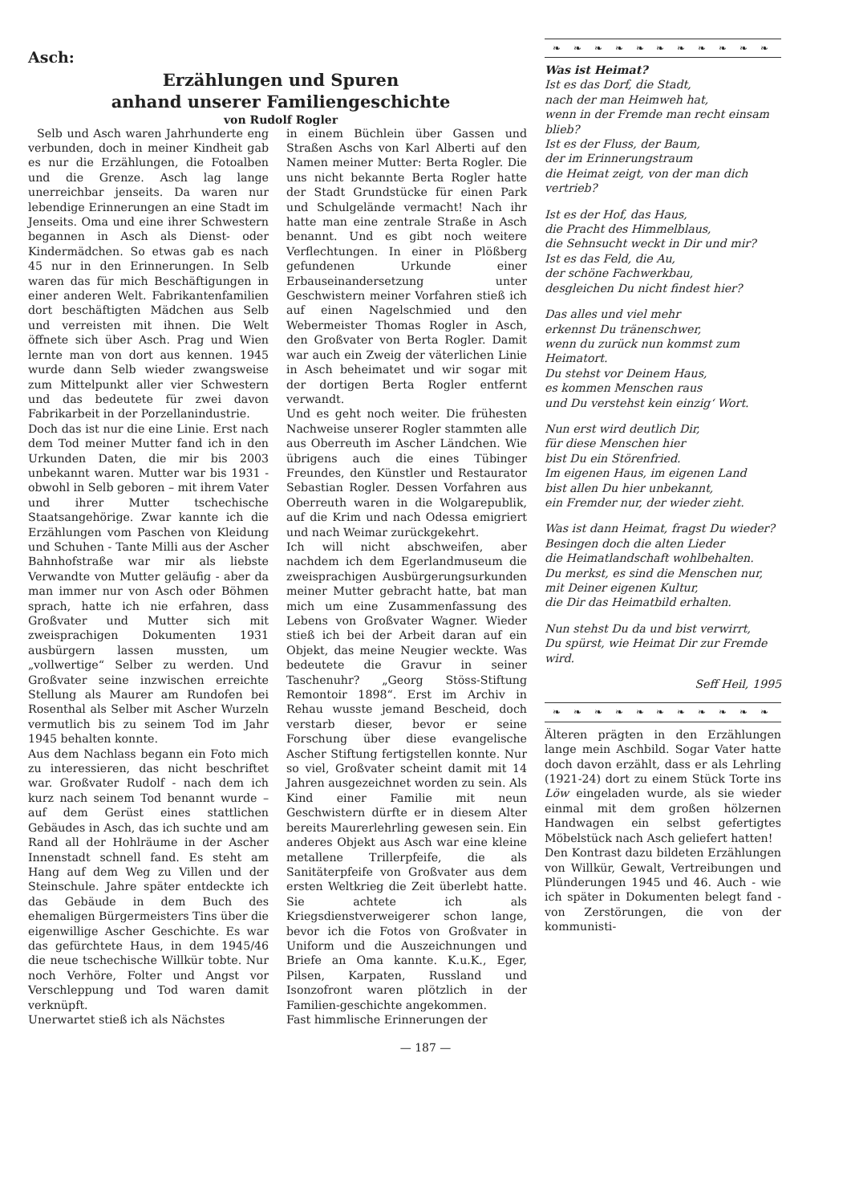Asch:
Erzählungen und Spuren
anhand unserer Familiengeschichte
von Rudolf Rogler
Selb und Asch waren Jahrhunderte eng verbunden, doch in meiner Kindheit gab es nur die Erzählungen, die Fotoalben und die Grenze. Asch lag lange unerreichbar jenseits. Da waren nur lebendige Erinnerungen an eine Stadt im Jenseits. Oma und eine ihrer Schwestern begannen in Asch als Dienst- oder Kindermädchen. So etwas gab es nach 45 nur in den Erinnerungen. In Selb waren das für mich Beschäftigungen in einer anderen Welt. Fabrikantenfamilien dort beschäftigten Mädchen aus Selb und verreisten mit ihnen. Die Welt öffnete sich über Asch. Prag und Wien lernte man von dort aus kennen. 1945 wurde dann Selb wieder zwangsweise zum Mittelpunkt aller vier Schwestern und das bedeutete für zwei davon Fabrikarbeit in der Porzellanindustrie.
Doch das ist nur die eine Linie. Erst nach dem Tod meiner Mutter fand ich in den Urkunden Daten, die mir bis 2003 unbekannt waren. Mutter war bis 1931 - obwohl in Selb geboren – mit ihrem Vater und ihrer Mutter tschechische Staatsangehörige. Zwar kannte ich die Erzählungen vom Paschen von Kleidung und Schuhen - Tante Milli aus der Ascher Bahnhofstraße war mir als liebste Verwandte von Mutter geläufig - aber da man immer nur von Asch oder Böhmen sprach, hatte ich nie erfahren, dass Großvater und Mutter sich mit zweisprachigen Dokumenten 1931 ausbürgern lassen mussten, um „vollwertige“ Selber zu werden. Und Großvater seine inzwischen erreichte Stellung als Maurer am Rundofen bei Rosenthal als Selber mit Ascher Wurzeln vermutlich bis zu seinem Tod im Jahr 1945 behalten konnte.
Aus dem Nachlass begann ein Foto mich zu interessieren, das nicht beschriftet war. Großvater Rudolf - nach dem ich kurz nach seinem Tod benannt wurde – auf dem Gerüst eines stattlichen Gebäudes in Asch, das ich suchte und am Rand all der Hohlräume in der Ascher Innenstadt schnell fand. Es steht am Hang auf dem Weg zu Villen und der Steinschule. Jahre später entdeckte ich das Gebäude in dem Buch des ehemaligen Bürgermeisters Tins über die eigenwillige Ascher Geschichte. Es war das gefürchtete Haus, in dem 1945/46 die neue tschechische Willkür tobte. Nur noch Verhöre, Folter und Angst vor Verschleppung und Tod waren damit verknüpft.
Unerwartet stieß ich als Nächstes
in einem Büchlein über Gassen und Straßen Aschs von Karl Alberti auf den Namen meiner Mutter: Berta Rogler. Die uns nicht bekannte Berta Rogler hatte der Stadt Grundstücke für einen Park und Schulgelände vermacht! Nach ihr hatte man eine zentrale Straße in Asch benannt. Und es gibt noch weitere Verflechtungen. In einer in Plößberg gefundenen Urkunde einer Erbauseinandersetzung unter Geschwistern meiner Vorfahren stieß ich auf einen Nagelschmied und den Webermeister Thomas Rogler in Asch, den Großvater von Berta Rogler. Damit war auch ein Zweig der väterlichen Linie in Asch beheimatet und wir sogar mit der dortigen Berta Rogler entfernt verwandt.
Und es geht noch weiter. Die frühesten Nachweise unserer Rogler stammten alle aus Oberreuth im Ascher Ländchen. Wie übrigens auch die eines Tübinger Freundes, den Künstler und Restaurator Sebastian Rogler. Dessen Vorfahren aus Oberreuth waren in die Wolgarepublik, auf die Krim und nach Odessa emigriert und nach Weimar zurückgekehrt.
Ich will nicht abschweifen, aber nachdem ich dem Egerlandmuseum die zweisprachigen Ausbürgerungsurkunden meiner Mutter gebracht hatte, bat man mich um eine Zusammenfassung des Lebens von Großvater Wagner. Wieder stieß ich bei der Arbeit daran auf ein Objekt, das meine Neugier weckte. Was bedeutete die Gravur in seiner Taschenuhr? „Georg Stöss-Stiftung Remontoir 1898“. Erst im Archiv in Rehau wusste jemand Bescheid, doch verstarb dieser, bevor er seine Forschung über diese evangelische Ascher Stiftung fertigstellen konnte. Nur so viel, Großvater scheint damit mit 14 Jahren ausgezeichnet worden zu sein. Als Kind einer Familie mit neun Geschwistern dürfte er in diesem Alter bereits Maurerlehrling gewesen sein. Ein anderes Objekt aus Asch war eine kleine metallene Trillerpfeife, die als Sanitäterpfeife von Großvater aus dem ersten Weltkrieg die Zeit überlebt hatte. Sie achtete ich als Kriegsdienstverweigerer schon lange, bevor ich die Fotos von Großvater in Uniform und die Auszeichnungen und Briefe an Oma kannte. K.u.K., Eger, Pilsen, Karpaten, Russland und Isonzofront waren plötzlich in der Familien-geschichte angekommen.
Fast himmlische Erinnerungen der
❧ ❧ ❧ ❧ ❧ ❧ ❧ ❧ ❧ ❧ ❧
Was ist Heimat?
Ist es das Dorf, die Stadt,
nach der man Heimweh hat,
wenn in der Fremde man recht einsam blieb?
Ist es der Fluss, der Baum,
der im Erinnerungstraum
die Heimat zeigt, von der man dich vertrieb?
Ist es der Hof, das Haus,
die Pracht des Himmelblaus,
die Sehnsucht weckt in Dir und mir?
Ist es das Feld, die Au,
der schöne Fachwerkbau,
desgleichen Du nicht findest hier?
Das alles und viel mehr
erkennst Du tränenschwer,
wenn du zurück nun kommst zum Heimatort.
Du stehst vor Deinem Haus,
es kommen Menschen raus
und Du verstehst kein einzig‘ Wort.
Nun erst wird deutlich Dir,
für diese Menschen hier
bist Du ein Störenfried.
Im eigenen Haus, im eigenen Land
bist allen Du hier unbekannt,
ein Fremder nur, der wieder zieht.
Was ist dann Heimat, fragst Du wieder?
Besingen doch die alten Lieder
die Heimatlandschaft wohlbehalten.
Du merkst, es sind die Menschen nur,
mit Deiner eigenen Kultur,
die Dir das Heimatbild erhalten.
Nun stehst Du da und bist verwirrt,
Du spürst, wie Heimat Dir zur Fremde wird.
Seff Heil, 1995
❧ ❧ ❧ ❧ ❧ ❧ ❧ ❧ ❧ ❧ ❧
Älteren prägten in den Erzählungen lange mein Aschbild. Sogar Vater hatte doch davon erzählt, dass er als Lehrling (1921-24) dort zu einem Stück Torte ins Löw eingeladen wurde, als sie wieder einmal mit dem großen hölzernen Handwagen ein selbst gefertigtes Möbelstück nach Asch geliefert hatten!
Den Kontrast dazu bildeten Erzählungen von Willkür, Gewalt, Vertreibungen und Plünderungen 1945 und 46. Auch - wie ich später in Dokumenten belegt fand - von Zerstörungen, die von der kommunisti-
— 187 —